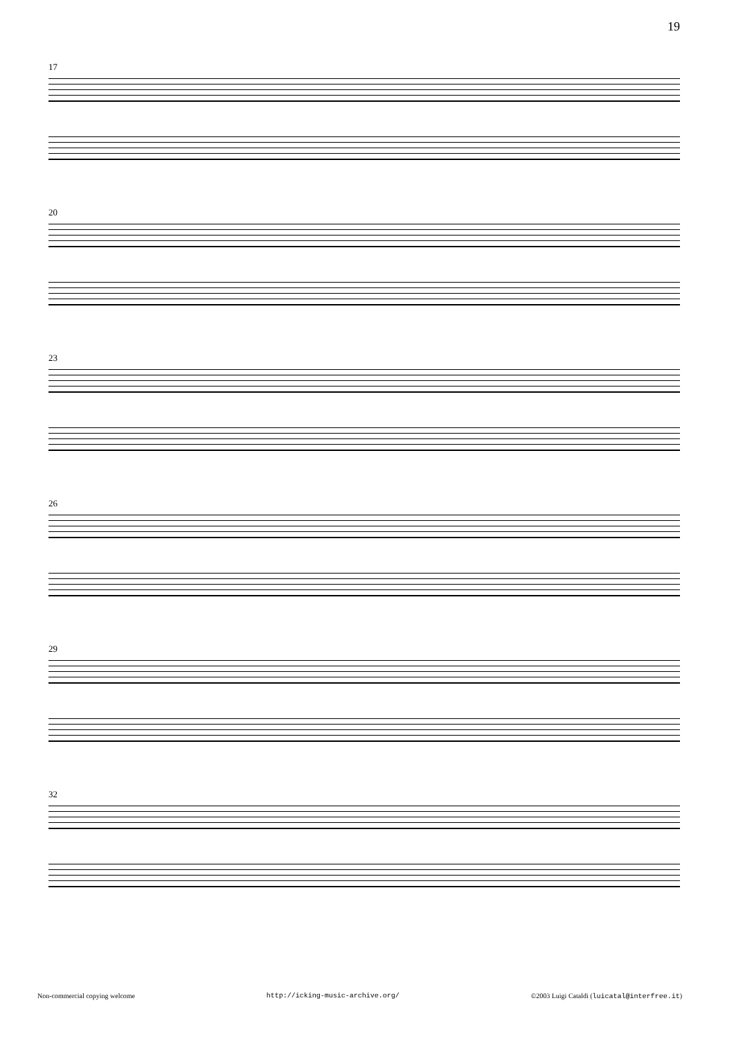19
17
20
23
26
29
32
Non-commercial copying welcome http://icking-music-archive.org/ ©2003 Luigi Cataldi (luicatal@interfree.it)